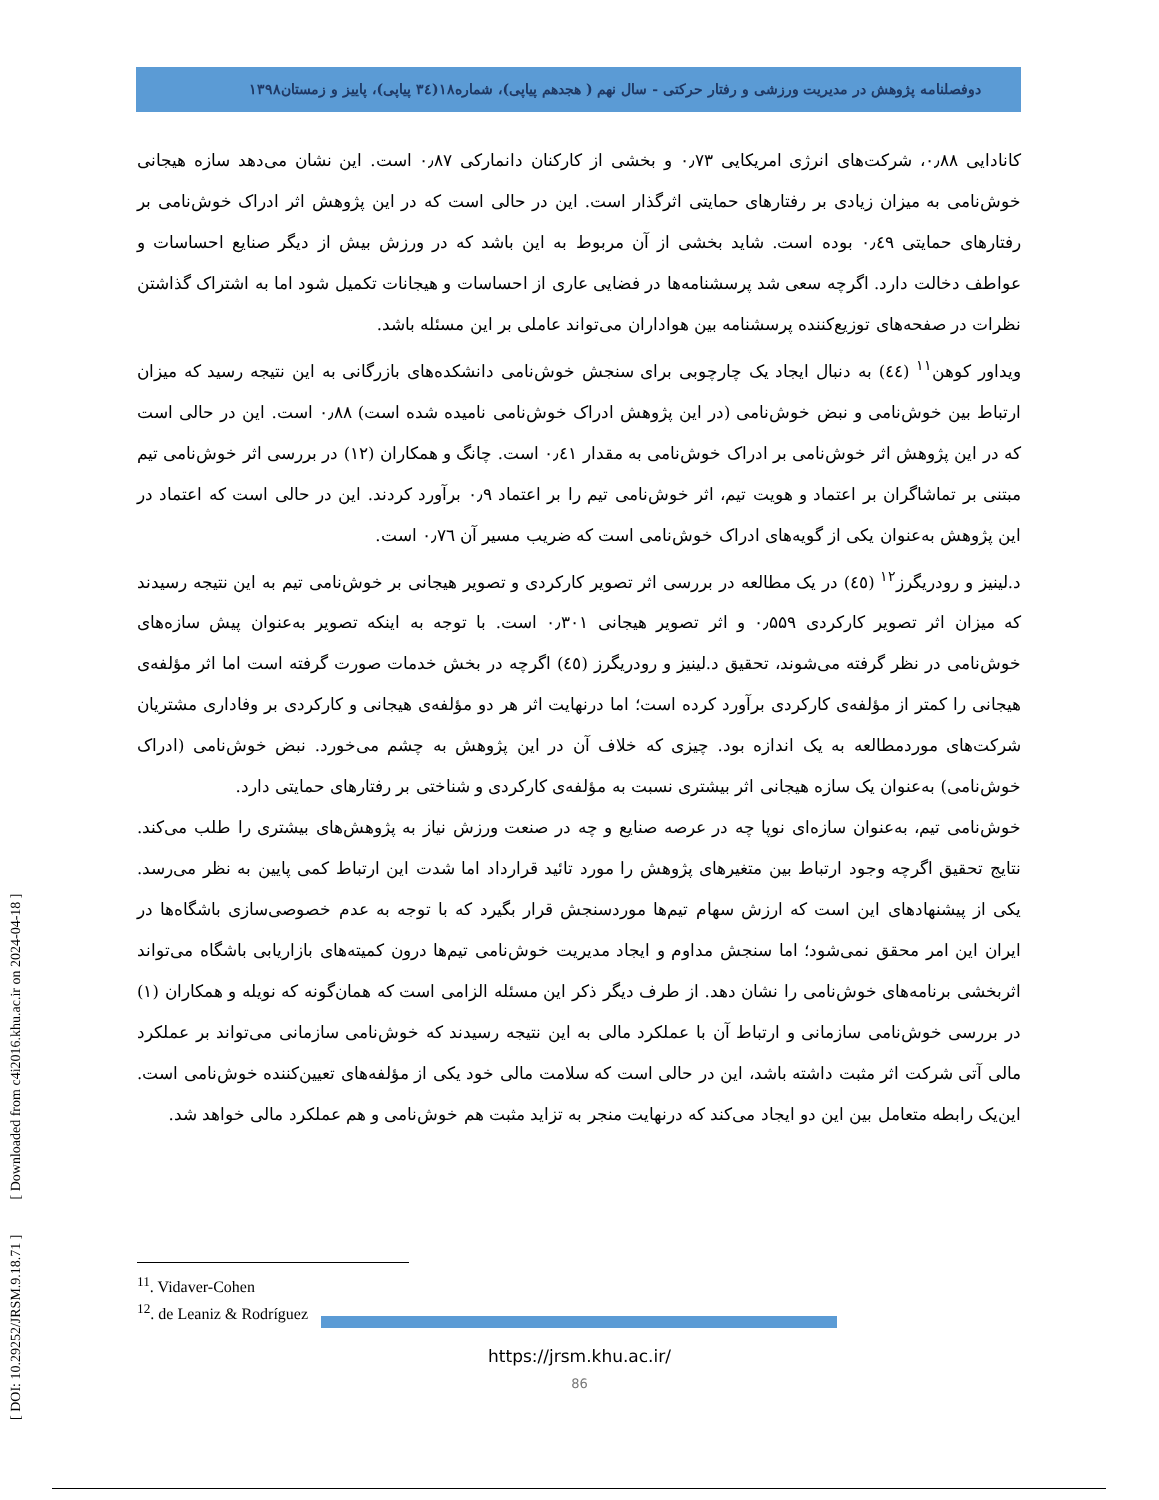دوفصلنامه پژوهش در مدیریت ورزشی و رفتار حرکتی - سال نهم ( هجدهم پیاپی)، شماره۱۸(۳٤ پیاپی)، پاییز و زمستان۱۳۹۸
کانادایی ۰٫۸۸، شرکت‌های انرژی امریکایی ۰٫۷۳ و بخشی از کارکنان دانمارکی ۰٫۸۷ است. این نشان می‌دهد سازه هیجانی خوش‌نامی به میزان زیادی بر رفتارهای حمایتی اثرگذار است. این در حالی است که در این پژوهش اثر ادراک خوش‌نامی بر رفتارهای حمایتی ۰٫٤۹ بوده است. شاید بخشی از آن مربوط به این باشد که در ورزش بیش از دیگر صنایع احساسات و عواطف دخالت دارد. اگرچه سعی شد پرسشنامه‌ها در فضایی عاری از احساسات و هیجانات تکمیل شود اما به اشتراک گذاشتن نظرات در صفحه‌های توزیع‌کننده پرسشنامه بین هواداران می‌تواند عاملی بر این مسئله باشد.
ویداور کوهن<sup>۱۱</sup> (٤٤) به دنبال ایجاد یک چارچوبی برای سنجش خوش‌نامی دانشکده‌های بازرگانی به این نتیجه رسید که میزان ارتباط بین خوش‌نامی و نبض خوش‌نامی (در این پژوهش ادراک خوش‌نامی نامیده شده است) ۰٫۸۸ است. این در حالی است که در این پژوهش اثر خوش‌نامی بر ادراک خوش‌نامی به مقدار ۰٫٤۱ است. چانگ و همکاران (۱۲) در بررسی اثر خوش‌نامی تیم مبتنی بر تماشاگران بر اعتماد و هویت تیم، اثر خوش‌نامی تیم را بر اعتماد ۰٫۹ برآورد کردند. این در حالی است که اعتماد در این پژوهش به‌عنوان یکی از گویه‌های ادراک خوش‌نامی است که ضریب مسیر آن ۰٫۷٦ است.
د.لینیز و رودریگرز<sup>۱۲</sup> (٤٥) در یک مطالعه در بررسی اثر تصویر کارکردی و تصویر هیجانی بر خوش‌نامی تیم به این نتیجه رسیدند که میزان اثر تصویر کارکردی ۰٫۵۵۹ و اثر تصویر هیجانی ۰٫۳۰۱ است. با توجه به اینکه تصویر به‌عنوان پیش سازه‌های خوش‌نامی در نظر گرفته می‌شوند، تحقیق د.لینیز و رودریگرز (٤٥) اگرچه در بخش خدمات صورت گرفته است اما اثر مؤلفه‌ی هیجانی را کمتر از مؤلفه‌ی کارکردی برآورد کرده است؛ اما درنهایت اثر هر دو مؤلفه‌ی هیجانی و کارکردی بر وفاداری مشتریان شرکت‌های موردمطالعه به یک اندازه بود. چیزی که خلاف آن در این پژوهش به چشم می‌خورد. نبض خوش‌نامی (ادراک خوش‌نامی) به‌عنوان یک سازه هیجانی اثر بیشتری نسبت به مؤلفه‌ی کارکردی و شناختی بر رفتارهای حمایتی دارد.
خوش‌نامی تیم، به‌عنوان سازه‌ای نوپا چه در عرصه صنایع و چه در صنعت ورزش نیاز به پژوهش‌های بیشتری را طلب می‌کند. نتایج تحقیق اگرچه وجود ارتباط بین متغیرهای پژوهش را مورد تائید قرارداد اما شدت این ارتباط کمی پایین به نظر می‌رسد. یکی از پیشنهادهای این است که ارزش سهام تیم‌ها موردسنجش قرار بگیرد که با توجه به عدم خصوصی‌سازی باشگاه‌ها در ایران این امر محقق نمی‌شود؛ اما سنجش مداوم و ایجاد مدیریت خوش‌نامی تیم‌ها درون کمیته‌های بازاریابی باشگاه می‌تواند اثربخشی برنامه‌های خوش‌نامی را نشان دهد. از طرف دیگر ذکر این مسئله الزامی است که همان‌گونه که نویله و همکاران (۱) در بررسی خوش‌نامی سازمانی و ارتباط آن با عملکرد مالی به این نتیجه رسیدند که خوش‌نامی سازمانی می‌تواند بر عملکرد مالی آتی شرکت اثر مثبت داشته باشد، این در حالی است که سلامت مالی خود یکی از مؤلفه‌های تعیین‌کننده خوش‌نامی است. این‌یک رابطه متعامل بین این دو ایجاد می‌کند که درنهایت منجر به تزاید مثبت هم خوش‌نامی و هم عملکرد مالی خواهد شد.
<sup>11</sup>. Vidaver-Cohen
<sup>12</sup>. de Leaniz & Rodríguez
https://jrsm.khu.ac.ir/
86
[ DOI: 10.29252/JRSM.9.18.71 ] [ Downloaded from c4i2016.khu.ac.ir on 2024-04-18 ]